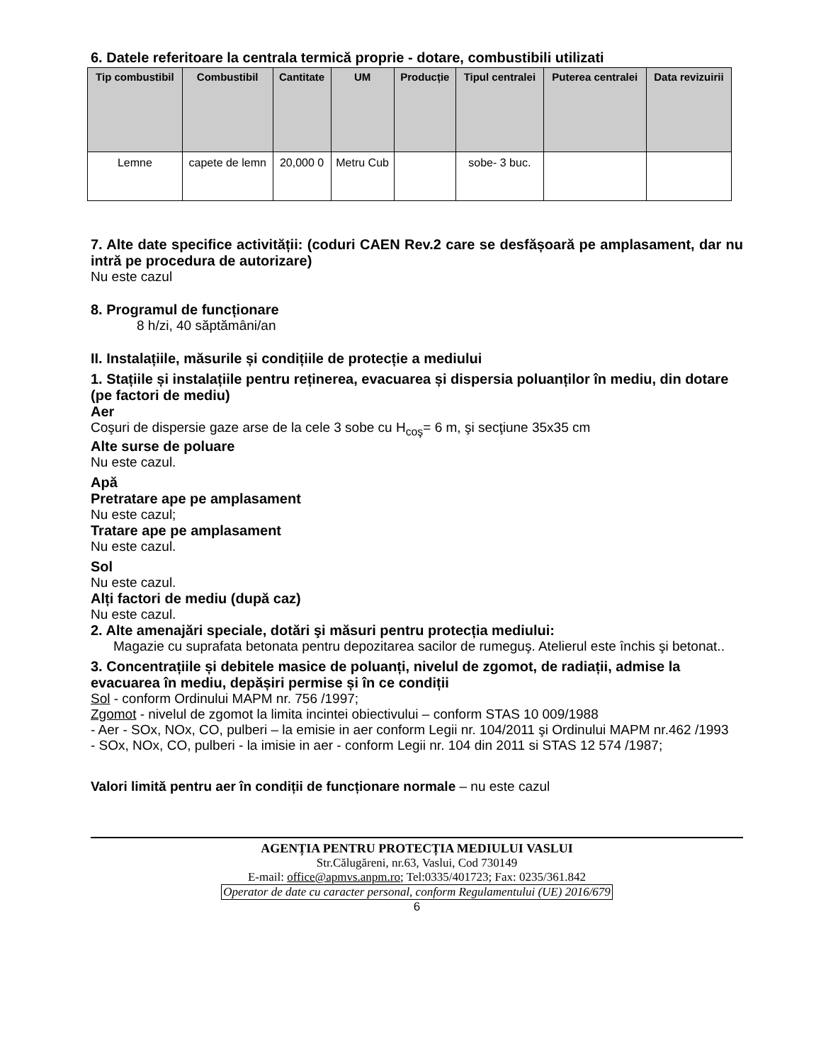6. Datele referitoare la centrala termică proprie - dotare, combustibili utilizati
| Tip combustibil | Combustibil | Cantitate | UM | Producție | Tipul centralei | Puterea centralei | Data revizuirii |
| --- | --- | --- | --- | --- | --- | --- | --- |
| Lemne | capete de lemn | 20,000 0 | Metru Cub | | sobe- 3 buc. | | |
7. Alte date specifice activității: (coduri CAEN Rev.2 care se desfășoară pe amplasament, dar nu intră pe procedura de autorizare)
Nu este cazul
8. Programul de funcționare
8 h/zi, 40 săptămâni/an
II. Instalațiile, măsurile și condițiile de protecție a mediului
1. Stațiile și instalațiile pentru reținerea, evacuarea și dispersia poluanților în mediu, din dotare (pe factori de mediu)
Aer
Coşuri de dispersie gaze arse de la cele 3 sobe cu H<sub>coş</sub>= 6 m, şi secţiune 35x35 cm
Alte surse de poluare
Nu este cazul.
Apă
Pretratare ape pe amplasament
Nu este cazul;
Tratare ape pe amplasament
Nu este cazul.
Sol
Nu este cazul.
Alți factori de mediu (după caz)
Nu este cazul.
2. Alte amenajări speciale, dotări şi măsuri pentru protecția mediului:
Magazie cu suprafata betonata pentru depozitarea sacilor de rumeguş. Atelierul este închis şi betonat..
3. Concentrațiile și debitele masice de poluanți, nivelul de zgomot, de radiații, admise la evacuarea în mediu, depășiri permise și în ce condiții
Sol - conform Ordinului MAPM nr. 756 /1997;
Zgomot - nivelul de zgomot la limita incintei obiectivului – conform STAS 10 009/1988
- Aer - SOx, NOx, CO, pulberi – la emisie in aer conform Legii nr. 104/2011 şi Ordinului MAPM nr.462 /1993
- SOx, NOx, CO, pulberi - la imisie in aer - conform Legii nr. 104 din 2011 si STAS 12 574 /1987;
Valori limită pentru aer în condiții de funcționare normale – nu este cazul
AGENȚIA PENTRU PROTECȚIA MEDIULUI VASLUI
Str.Călugăreni, nr.63, Vaslui, Cod 730149
E-mail: office@apmvs.anpm.ro; Tel:0335/401723; Fax: 0235/361.842
Operator de date cu caracter personal, conform Regulamentului (UE) 2016/679
6